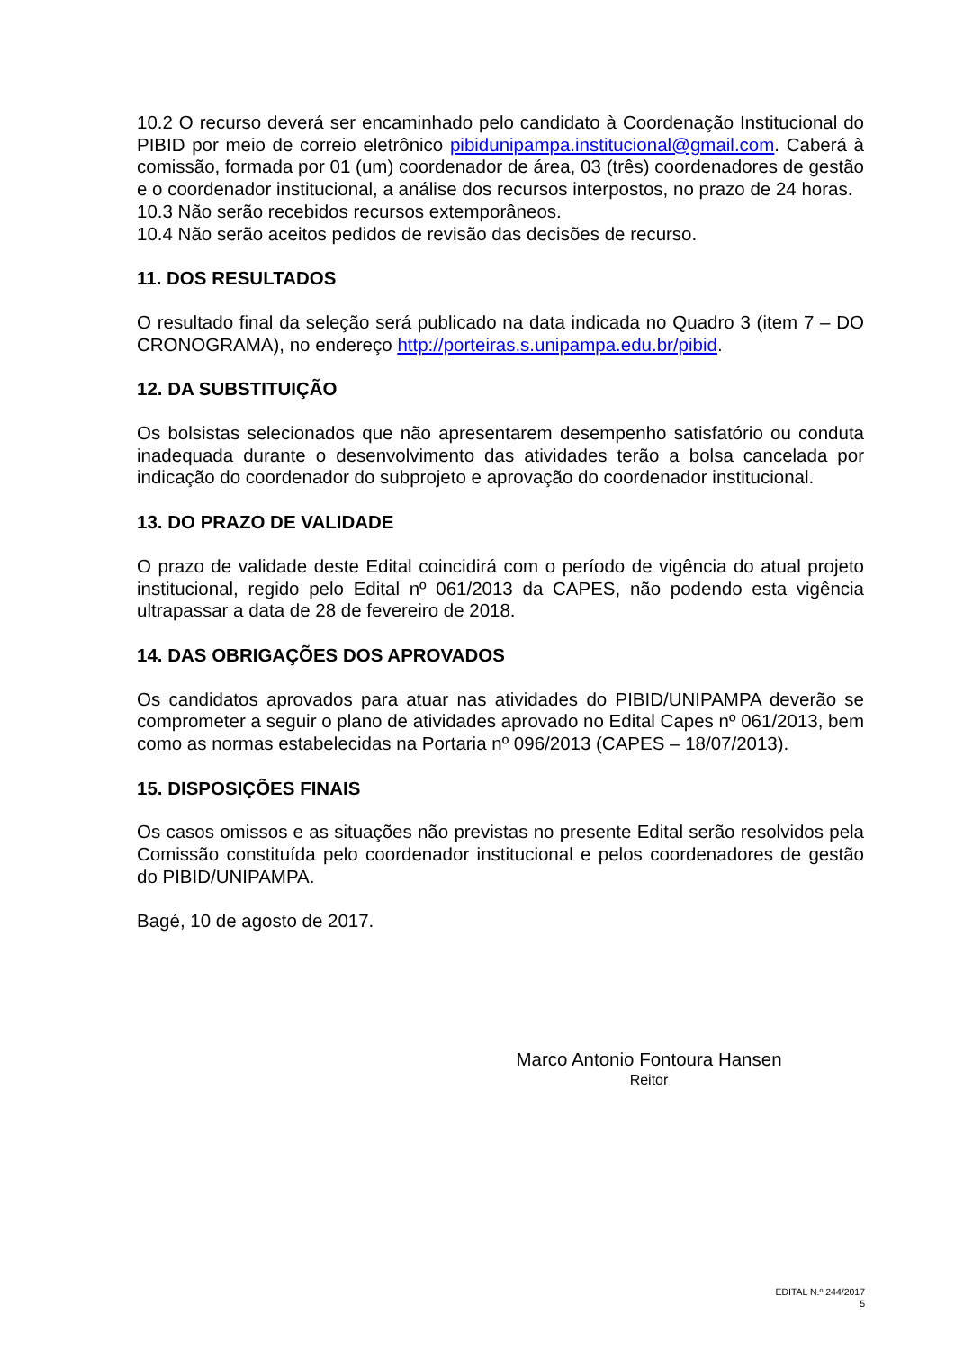10.2 O recurso deverá ser encaminhado pelo candidato à Coordenação Institucional do PIBID por meio de correio eletrônico pibidunipampa.institucional@gmail.com. Caberá à comissão, formada por 01 (um) coordenador de área, 03 (três) coordenadores de gestão e o coordenador institucional, a análise dos recursos interpostos, no prazo de 24 horas.
10.3 Não serão recebidos recursos extemporâneos.
10.4 Não serão aceitos pedidos de revisão das decisões de recurso.
11. DOS RESULTADOS
O resultado final da seleção será publicado na data indicada no Quadro 3 (item 7 – DO CRONOGRAMA), no endereço http://porteiras.s.unipampa.edu.br/pibid.
12. DA SUBSTITUIÇÃO
Os bolsistas selecionados que não apresentarem desempenho satisfatório ou conduta inadequada durante o desenvolvimento das atividades terão a bolsa cancelada por indicação do coordenador do subprojeto e aprovação do coordenador institucional.
13. DO PRAZO DE VALIDADE
O prazo de validade deste Edital coincidirá com o período de vigência do atual projeto institucional, regido pelo Edital nº 061/2013 da CAPES, não podendo esta vigência ultrapassar a data de 28 de fevereiro de 2018.
14. DAS OBRIGAÇÕES DOS APROVADOS
Os candidatos aprovados para atuar nas atividades do PIBID/UNIPAMPA deverão se comprometer a seguir o plano de atividades aprovado no Edital Capes nº 061/2013, bem como as normas estabelecidas na Portaria nº 096/2013 (CAPES – 18/07/2013).
15. DISPOSIÇÕES FINAIS
Os casos omissos e as situações não previstas no presente Edital serão resolvidos pela Comissão constituída pelo coordenador institucional e pelos coordenadores de gestão do PIBID/UNIPAMPA.
Bagé, 10 de agosto de 2017.
Marco Antonio Fontoura Hansen
Reitor
EDITAL N.º 244/2017
5